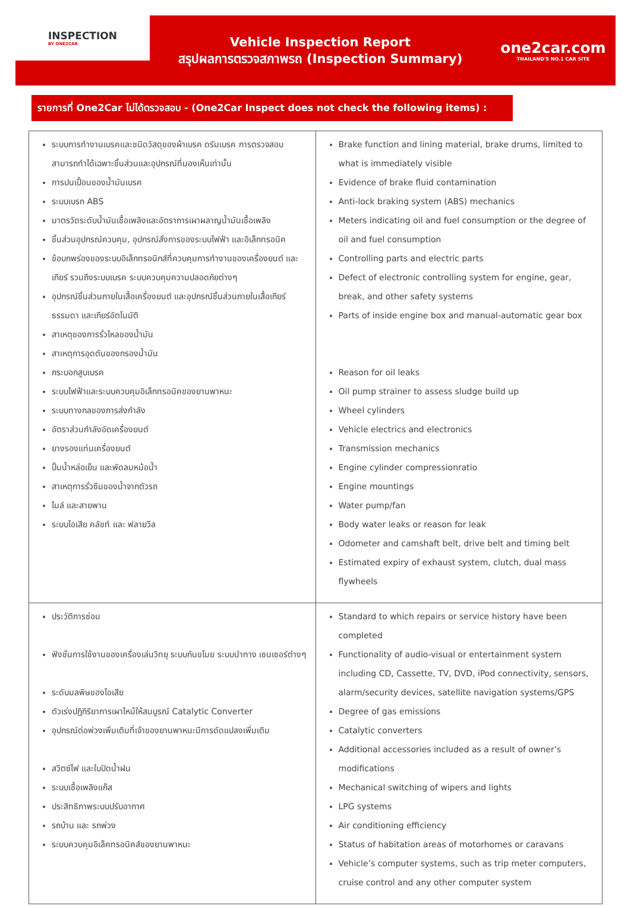INSPECTION
BY ONE2CAR
Vehicle Inspection Report
สรุปผลการตรวจสภาพรถ (Inspection Summary)
one2car.com
THAILAND'S NO.1 CAR SITE
รายการที่ One2Car ไม่ได้ตรวจสอบ - (One2Car Inspect does not check the following items) :
| ระบบการทำงานเบรคและชนิดวัสดุของผ้าเบรค ดรัมเบรค การตรวจสอบ สามารถทำได้เฉพาะชิ้นส่วนและอุปกรณ์ที่มองเห็นเท่านั้น การปนเปื้อนของน้ำมันเบรค ระบบเบรก ABS มาตรวัดระดับน้ำมันเชื้อเพลิงและอัตราการเผาผลาญน้ำมันเชื้อเพลิง ชิ้นส่วนอุปกรณ์ควบคุม, อุปกรณ์สั่งการของระบบไฟฟ้า และอิเล็กทรอนิค ข้อบกพร่องของระบบอิเล็กทรอนิกส์ที่ควบคุมการทำงานของเครื่องยนต์ และเกียร์ รวมถึงระบบเบรค ระบบควบคุมความปลอดภัยต่างๆ อุปกรณ์ชิ้นส่วนภายในเสื้อเครื่องยนต์ และอุปกรณ์ชิ้นส่วนภายในเสื้อเกียร์ธรรมดา และเกียร์อัตโนมัติ สาเหตุของการรั่วไหลของน้ำมัน สาเหตุการอุดตันของกรองน้ำมัน กระบอกสูบเบรค ระบบไฟฟ้าและระบบควบคุมอิเล็กทรอนิคของยานพาหนะ ระบบทางกลของการส่งกำลัง อัตราส่วนกำลังอัดเครื่องยนต์ ยางรองแท่นเครื่องยนต์ ปั๊มน้ำหล่อเย็น และพัดลมหม้อน้ำ สาเหตุการรั่วซึมของน้ำจากตัวรถ ไมล์ และสายพาน ระบบไอเสีย คลัชท์ และ ฟลายวีล | Brake function and lining material, brake drums, limited to what is immediately visible Evidence of brake fluid contamination Anti-lock braking system (ABS) mechanics Meters indicating oil and fuel consumption or the degree of oil and fuel consumption Controlling parts and electric parts Defect of electronic controlling system for engine, gear, break, and other safety systems Parts of inside engine box and manual-automatic gear box Reason for oil leaks Oil pump strainer to assess sludge build up Wheel cylinders Vehicle electrics and electronics Transmission mechanics Engine cylinder compressionratio Engine mountings Water pump/fan Body water leaks or reason for leak Odometer and camshaft belt, drive belt and timing belt Estimated expiry of exhaust system, clutch, dual mass flywheels |
| ประวัติการซ่อม ฟังชั่นการใช้งานของเครื่องเล่นวิทยุ ระบบกันขโมย ระบบนำทาง เซนเซอร์ต่างๆ ระดับมลพิษของไอเสีย ตัวเร่งปฏิกิริยาการเผาไหม้ให้สมบูรณ์ Catalytic Converter อุปกรณ์ต่อพ่วงเพิ่มเติมที่เจ้าของยานพาหนะมีการดัดแปลงเพิ่มเติม สวิตซ์ไฟ และใบปัดน้ำฝน ระบบเชื้อเพลิงแก๊ส ประสิทธิภาพระบบปรับอากาศ รถบ้าน และ รถพ่วง ระบบควบคุมอิเล็คทรอนิคส์ของยานพาหนะ | Standard to which repairs or service history have been completed Functionality of audio-visual or entertainment system including CD, Cassette, TV, DVD, iPod connectivity, sensors, alarm/security devices, satellite navigation systems/GPS Degree of gas emissions Catalytic converters Additional accessories included as a result of owner’s modifications Mechanical switching of wipers and lights LPG systems Air conditioning efficiency Status of habitation areas of motorhomes or caravans Vehicle’s computer systems, such as trip meter computers, cruise control and any other computer system |